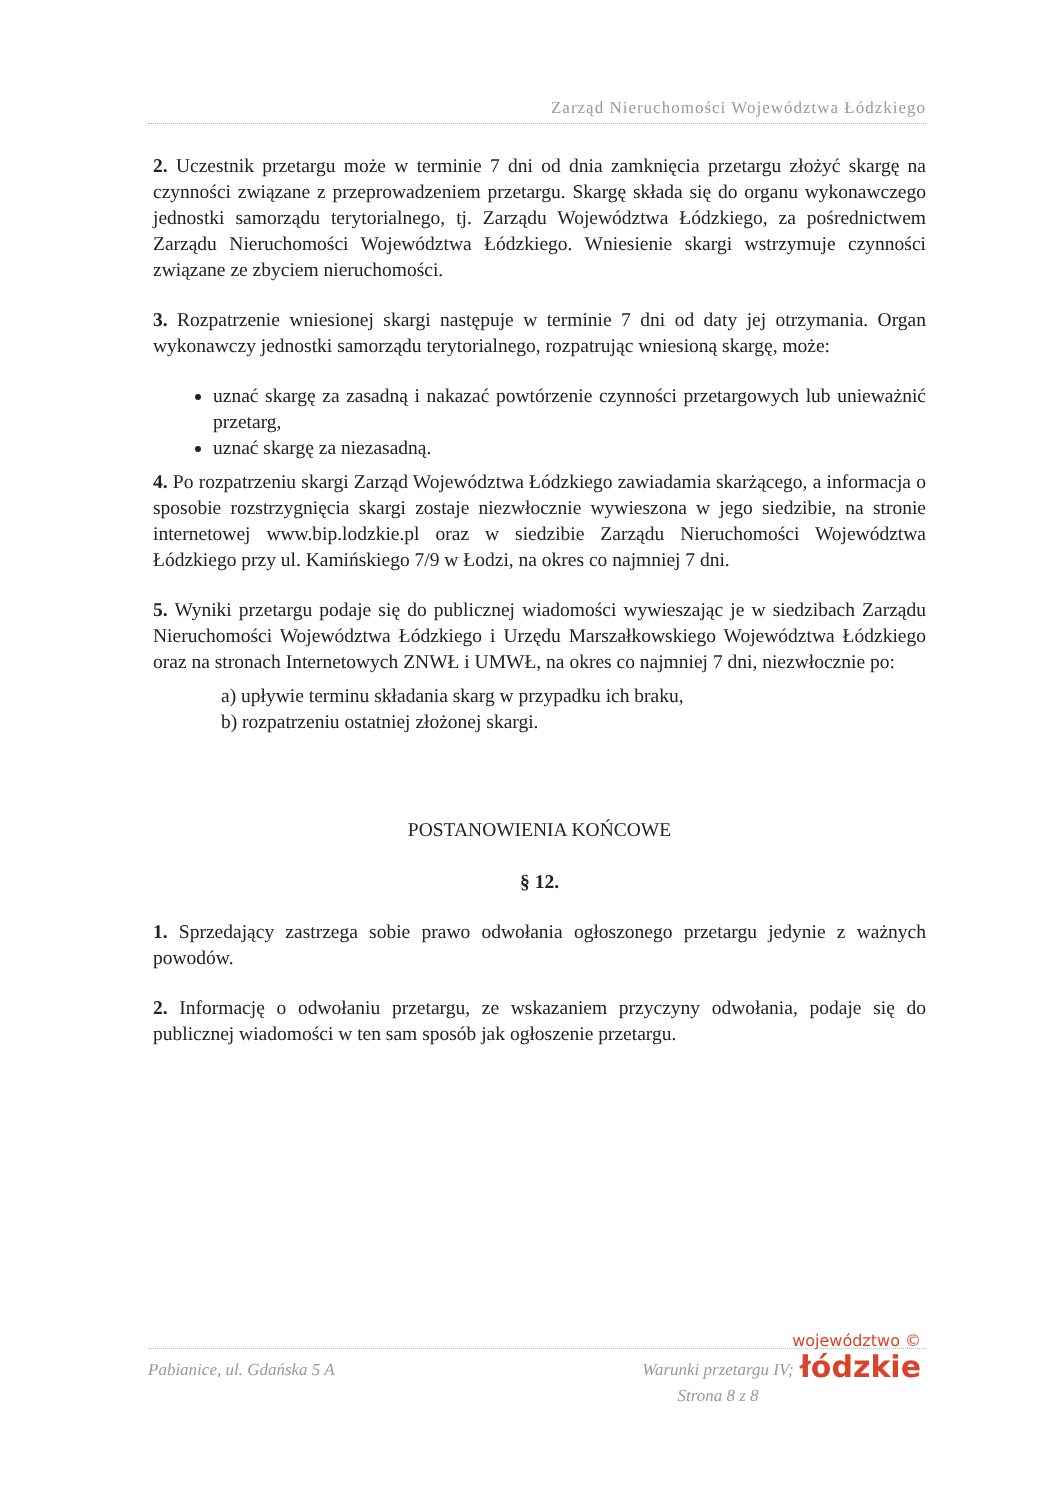Zarząd Nieruchomości Województwa Łódzkiego
2. Uczestnik przetargu może w terminie 7 dni od dnia zamknięcia przetargu złożyć skargę na czynności związane z przeprowadzeniem przetargu. Skargę składa się do organu wykonawczego jednostki samorządu terytorialnego, tj. Zarządu Województwa Łódzkiego, za pośrednictwem Zarządu Nieruchomości Województwa Łódzkiego. Wniesienie skargi wstrzymuje czynności związane ze zbyciem nieruchomości.
3. Rozpatrzenie wniesionej skargi następuje w terminie 7 dni od daty jej otrzymania. Organ wykonawczy jednostki samorządu terytorialnego, rozpatrując wniesioną skargę, może:
uznać skargę za zasadną i nakazać powtórzenie czynności przetargowych lub unieważnić przetarg,
uznać skargę za niezasadną.
4. Po rozpatrzeniu skargi Zarząd Województwa Łódzkiego zawiadamia skarżącego, a informacja o sposobie rozstrzygnięcia skargi zostaje niezwłocznie wywieszona w jego siedzibie, na stronie internetowej www.bip.lodzkie.pl oraz w siedzibie Zarządu Nieruchomości Województwa Łódzkiego przy ul. Kamińskiego 7/9 w Łodzi, na okres co najmniej 7 dni.
5. Wyniki przetargu podaje się do publicznej wiadomości wywieszając je w siedzibach Zarządu Nieruchomości Województwa Łódzkiego i Urzędu Marszałkowskiego Województwa Łódzkiego oraz na stronach Internetowych ZNWŁ i UMWŁ, na okres co najmniej 7 dni, niezwłocznie po:
a) upływie terminu składania skarg w przypadku ich braku,
b) rozpatrzeniu ostatniej złożonej skargi.
POSTANOWIENIA KOŃCOWE
§ 12.
1. Sprzedający zastrzega sobie prawo odwołania ogłoszonego przetargu jedynie z ważnych powodów.
2. Informację o odwołaniu przetargu, ze wskazaniem przyczyny odwołania, podaje się do publicznej wiadomości w ten sam sposób jak ogłoszenie przetargu.
Pabianice, ul. Gdańska 5 A Warunki przetargu IV;
Strona 8 z 8
województwo ©
łódzkie